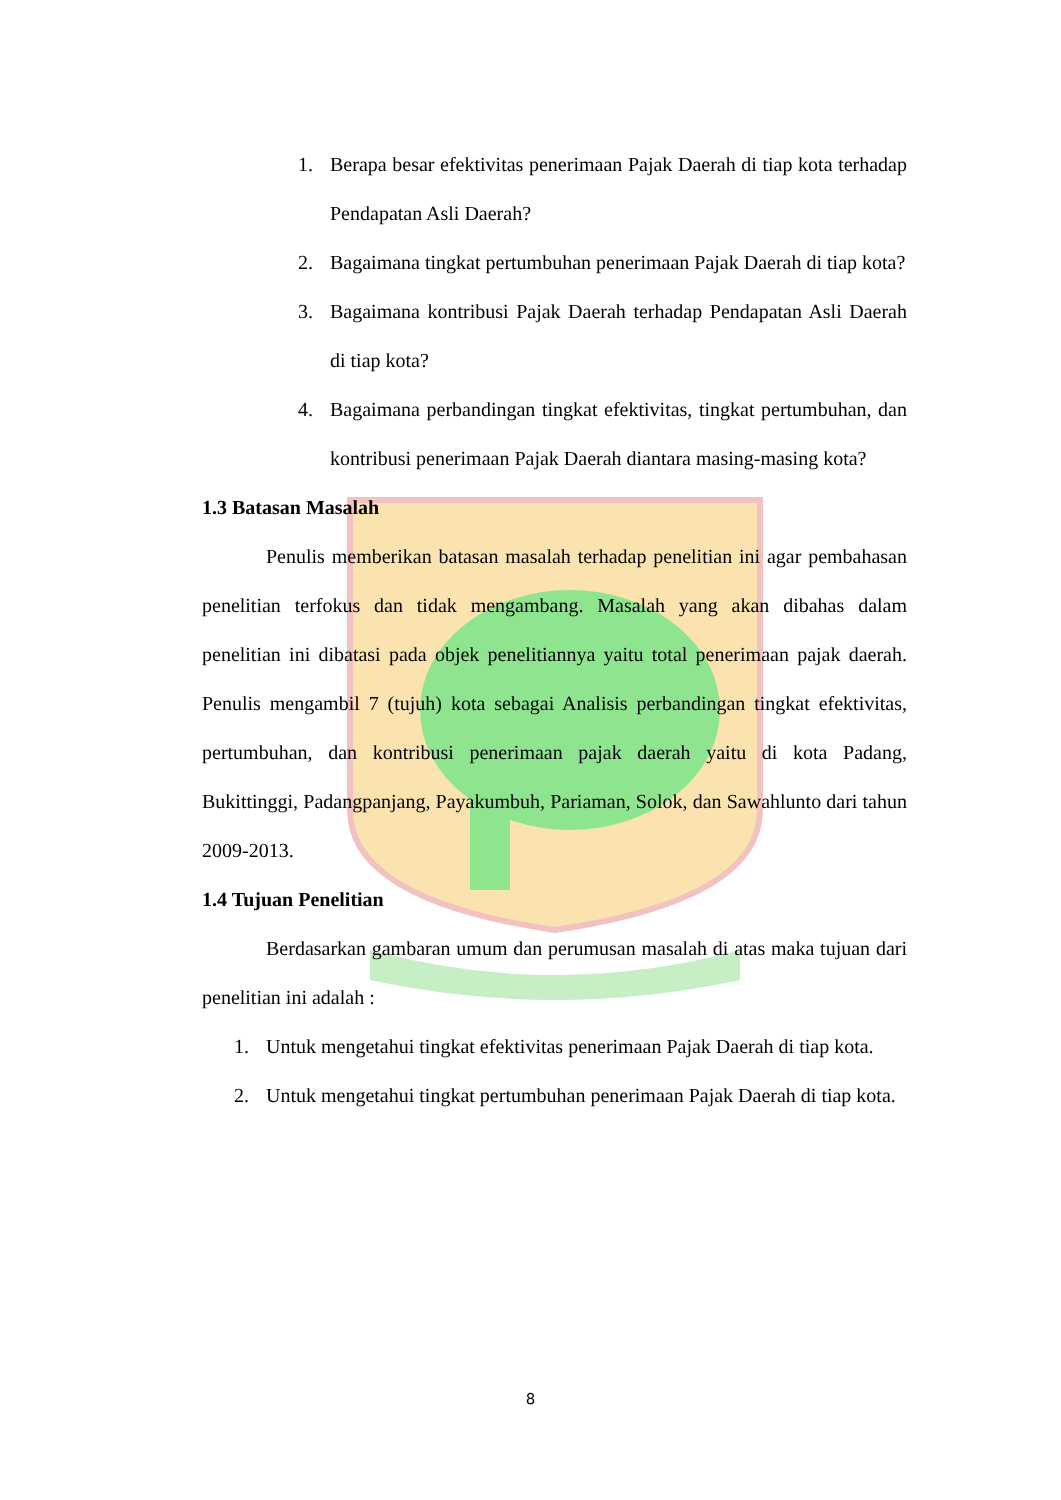1. Berapa besar efektivitas penerimaan Pajak Daerah di tiap kota terhadap Pendapatan Asli Daerah?
2. Bagaimana tingkat pertumbuhan penerimaan Pajak Daerah di tiap kota?
3. Bagaimana kontribusi Pajak Daerah terhadap Pendapatan Asli Daerah di tiap kota?
4. Bagaimana perbandingan tingkat efektivitas, tingkat pertumbuhan, dan kontribusi penerimaan Pajak Daerah diantara masing-masing kota?
1.3 Batasan Masalah
Penulis memberikan batasan masalah terhadap penelitian ini agar pembahasan penelitian terfokus dan tidak mengambang. Masalah yang akan dibahas dalam penelitian ini dibatasi pada objek penelitiannya yaitu total penerimaan pajak daerah. Penulis mengambil 7 (tujuh) kota sebagai Analisis perbandingan tingkat efektivitas, pertumbuhan, dan kontribusi penerimaan pajak daerah yaitu di kota Padang, Bukittinggi, Padangpanjang, Payakumbuh, Pariaman, Solok, dan Sawahlunto dari tahun 2009-2013.
1.4 Tujuan Penelitian
Berdasarkan gambaran umum dan perumusan masalah di atas maka tujuan dari penelitian ini adalah :
1. Untuk mengetahui tingkat efektivitas penerimaan Pajak Daerah di tiap kota.
2. Untuk mengetahui tingkat pertumbuhan penerimaan Pajak Daerah di tiap kota.
8